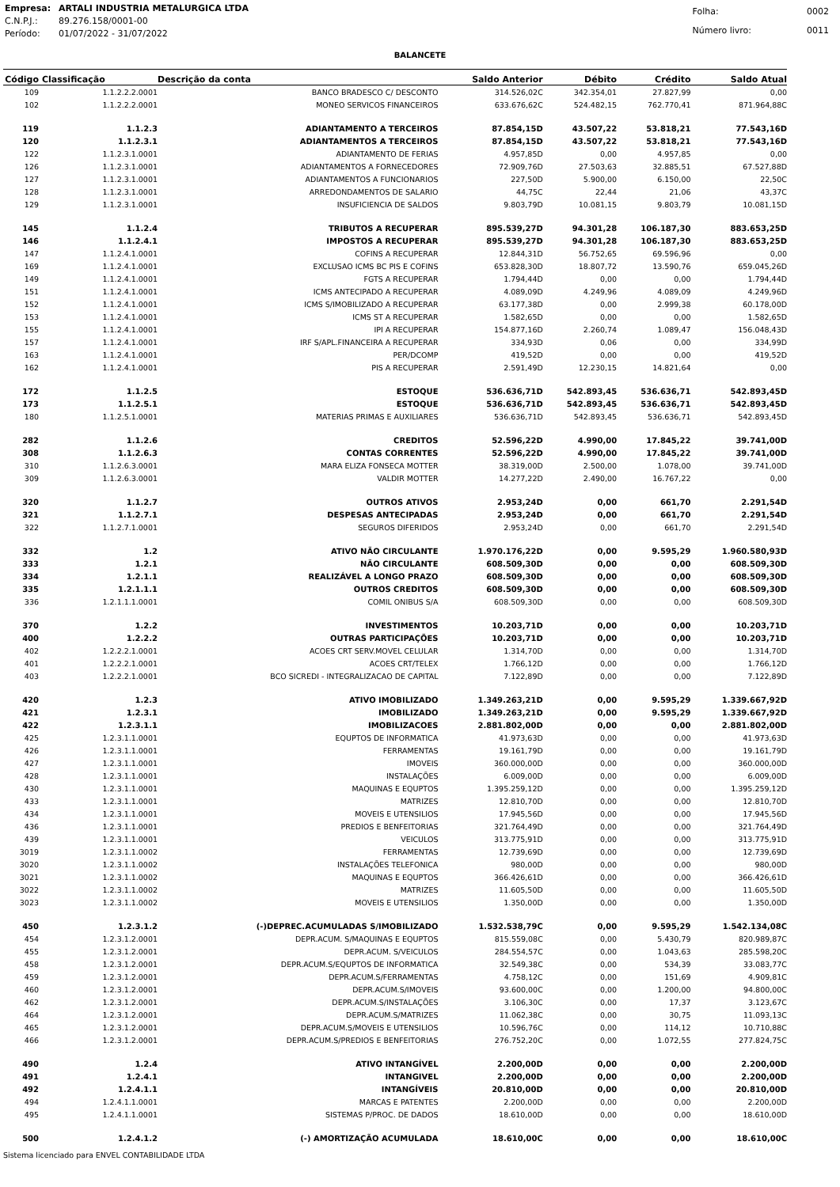| Empresa: | ARTALI INDUSTRIA METALURGICA LTDA |
| C.N.P.J.: | 89.276.158/0001-00 |
| Período: | 01/07/2022 - 31/07/2022 |
| Folha: | 0002 |
| Número livro: | 0011 |
BALANCETE
| Código | Classificação | Descrição da conta | Saldo Anterior | Débito | Crédito | Saldo Atual |
| --- | --- | --- | --- | --- | --- | --- |
| 109 | 1.1.2.2.2.0001 | BANCO BRADESCO C/ DESCONTO | 314.526,02C | 342.354,01 | 27.827,99 | 0,00 |
| 102 | 1.1.2.2.2.0001 | MONEO SERVICOS FINANCEIROS | 633.676,62C | 524.482,15 | 762.770,41 | 871.964,88C |
| 119 | 1.1.2.3 | ADIANTAMENTO A TERCEIROS | 87.854,15D | 43.507,22 | 53.818,21 | 77.543,16D |
| 120 | 1.1.2.3.1 | ADIANTAMENTOS A TERCEIROS | 87.854,15D | 43.507,22 | 53.818,21 | 77.543,16D |
| 122 | 1.1.2.3.1.0001 | ADIANTAMENTO DE FERIAS | 4.957,85D | 0,00 | 4.957,85 | 0,00 |
| 126 | 1.1.2.3.1.0001 | ADIANTAMENTOS A FORNECEDORES | 72.909,76D | 27.503,63 | 32.885,51 | 67.527,88D |
| 127 | 1.1.2.3.1.0001 | ADIANTAMENTOS A FUNCIONARIOS | 227,50D | 5.900,00 | 6.150,00 | 22,50C |
| 128 | 1.1.2.3.1.0001 | ARREDONDAMENTOS DE SALARIO | 44,75C | 22,44 | 21,06 | 43,37C |
| 129 | 1.1.2.3.1.0001 | INSUFICIENCIA DE SALDOS | 9.803,79D | 10.081,15 | 9.803,79 | 10.081,15D |
| 145 | 1.1.2.4 | TRIBUTOS A RECUPERAR | 895.539,27D | 94.301,28 | 106.187,30 | 883.653,25D |
| 146 | 1.1.2.4.1 | IMPOSTOS A RECUPERAR | 895.539,27D | 94.301,28 | 106.187,30 | 883.653,25D |
| 147 | 1.1.2.4.1.0001 | COFINS A RECUPERAR | 12.844,31D | 56.752,65 | 69.596,96 | 0,00 |
| 169 | 1.1.2.4.1.0001 | EXCLUSAO ICMS BC PIS E COFINS | 653.828,30D | 18.807,72 | 13.590,76 | 659.045,26D |
| 149 | 1.1.2.4.1.0001 | FGTS A RECUPERAR | 1.794,44D | 0,00 | 0,00 | 1.794,44D |
| 151 | 1.1.2.4.1.0001 | ICMS ANTECIPADO A RECUPERAR | 4.089,09D | 4.249,96 | 4.089,09 | 4.249,96D |
| 152 | 1.1.2.4.1.0001 | ICMS S/IMOBILIZADO A RECUPERAR | 63.177,38D | 0,00 | 2.999,38 | 60.178,00D |
| 153 | 1.1.2.4.1.0001 | ICMS ST A RECUPERAR | 1.582,65D | 0,00 | 0,00 | 1.582,65D |
| 155 | 1.1.2.4.1.0001 | IPI A RECUPERAR | 154.877,16D | 2.260,74 | 1.089,47 | 156.048,43D |
| 157 | 1.1.2.4.1.0001 | IRF S/APL.FINANCEIRA A RECUPERAR | 334,93D | 0,06 | 0,00 | 334,99D |
| 163 | 1.1.2.4.1.0001 | PER/DCOMP | 419,52D | 0,00 | 0,00 | 419,52D |
| 162 | 1.1.2.4.1.0001 | PIS A RECUPERAR | 2.591,49D | 12.230,15 | 14.821,64 | 0,00 |
| 172 | 1.1.2.5 | ESTOQUE | 536.636,71D | 542.893,45 | 536.636,71 | 542.893,45D |
| 173 | 1.1.2.5.1 | ESTOQUE | 536.636,71D | 542.893,45 | 536.636,71 | 542.893,45D |
| 180 | 1.1.2.5.1.0001 | MATERIAS PRIMAS E AUXILIARES | 536.636,71D | 542.893,45 | 536.636,71 | 542.893,45D |
| 282 | 1.1.2.6 | CREDITOS | 52.596,22D | 4.990,00 | 17.845,22 | 39.741,00D |
| 308 | 1.1.2.6.3 | CONTAS CORRENTES | 52.596,22D | 4.990,00 | 17.845,22 | 39.741,00D |
| 310 | 1.1.2.6.3.0001 | MARA ELIZA FONSECA MOTTER | 38.319,00D | 2.500,00 | 1.078,00 | 39.741,00D |
| 309 | 1.1.2.6.3.0001 | VALDIR MOTTER | 14.277,22D | 2.490,00 | 16.767,22 | 0,00 |
| 320 | 1.1.2.7 | OUTROS ATIVOS | 2.953,24D | 0,00 | 661,70 | 2.291,54D |
| 321 | 1.1.2.7.1 | DESPESAS ANTECIPADAS | 2.953,24D | 0,00 | 661,70 | 2.291,54D |
| 322 | 1.1.2.7.1.0001 | SEGUROS DIFERIDOS | 2.953,24D | 0,00 | 661,70 | 2.291,54D |
| 332 | 1.2 | ATIVO NÃO CIRCULANTE | 1.970.176,22D | 0,00 | 9.595,29 | 1.960.580,93D |
| 333 | 1.2.1 | NÃO CIRCULANTE | 608.509,30D | 0,00 | 0,00 | 608.509,30D |
| 334 | 1.2.1.1 | REALIZÁVEL A LONGO PRAZO | 608.509,30D | 0,00 | 0,00 | 608.509,30D |
| 335 | 1.2.1.1.1 | OUTROS CREDITOS | 608.509,30D | 0,00 | 0,00 | 608.509,30D |
| 336 | 1.2.1.1.1.0001 | COMIL ONIBUS S/A | 608.509,30D | 0,00 | 0,00 | 608.509,30D |
| 370 | 1.2.2 | INVESTIMENTOS | 10.203,71D | 0,00 | 0,00 | 10.203,71D |
| 400 | 1.2.2.2 | OUTRAS PARTICIPAÇÕES | 10.203,71D | 0,00 | 0,00 | 10.203,71D |
| 402 | 1.2.2.2.1.0001 | ACOES CRT SERV.MOVEL CELULAR | 1.314,70D | 0,00 | 0,00 | 1.314,70D |
| 401 | 1.2.2.2.1.0001 | ACOES CRT/TELEX | 1.766,12D | 0,00 | 0,00 | 1.766,12D |
| 403 | 1.2.2.2.1.0001 | BCO SICREDI - INTEGRALIZACAO DE CAPITAL | 7.122,89D | 0,00 | 0,00 | 7.122,89D |
| 420 | 1.2.3 | ATIVO IMOBILIZADO | 1.349.263,21D | 0,00 | 9.595,29 | 1.339.667,92D |
| 421 | 1.2.3.1 | IMOBILIZADO | 1.349.263,21D | 0,00 | 9.595,29 | 1.339.667,92D |
| 422 | 1.2.3.1.1 | IMOBILIZACOES | 2.881.802,00D | 0,00 | 0,00 | 2.881.802,00D |
| 425 | 1.2.3.1.1.0001 | EQUPTOS DE INFORMATICA | 41.973,63D | 0,00 | 0,00 | 41.973,63D |
| 426 | 1.2.3.1.1.0001 | FERRAMENTAS | 19.161,79D | 0,00 | 0,00 | 19.161,79D |
| 427 | 1.2.3.1.1.0001 | IMOVEIS | 360.000,00D | 0,00 | 0,00 | 360.000,00D |
| 428 | 1.2.3.1.1.0001 | INSTALAÇÕES | 6.009,00D | 0,00 | 0,00 | 6.009,00D |
| 430 | 1.2.3.1.1.0001 | MAQUINAS E EQUPTOS | 1.395.259,12D | 0,00 | 0,00 | 1.395.259,12D |
| 433 | 1.2.3.1.1.0001 | MATRIZES | 12.810,70D | 0,00 | 0,00 | 12.810,70D |
| 434 | 1.2.3.1.1.0001 | MOVEIS E UTENSILIOS | 17.945,56D | 0,00 | 0,00 | 17.945,56D |
| 436 | 1.2.3.1.1.0001 | PREDIOS E BENFEITORIAS | 321.764,49D | 0,00 | 0,00 | 321.764,49D |
| 439 | 1.2.3.1.1.0001 | VEICULOS | 313.775,91D | 0,00 | 0,00 | 313.775,91D |
| 3019 | 1.2.3.1.1.0002 | FERRAMENTAS | 12.739,69D | 0,00 | 0,00 | 12.739,69D |
| 3020 | 1.2.3.1.1.0002 | INSTALAÇÕES TELEFONICA | 980,00D | 0,00 | 0,00 | 980,00D |
| 3021 | 1.2.3.1.1.0002 | MAQUINAS E EQUPTOS | 366.426,61D | 0,00 | 0,00 | 366.426,61D |
| 3022 | 1.2.3.1.1.0002 | MATRIZES | 11.605,50D | 0,00 | 0,00 | 11.605,50D |
| 3023 | 1.2.3.1.1.0002 | MOVEIS E UTENSILIOS | 1.350,00D | 0,00 | 0,00 | 1.350,00D |
| 450 | 1.2.3.1.2 | (-)DEPREC.ACUMULADAS S/IMOBILIZADO | 1.532.538,79C | 0,00 | 9.595,29 | 1.542.134,08C |
| 454 | 1.2.3.1.2.0001 | DEPR.ACUM. S/MAQUINAS E EQUPTOS | 815.559,08C | 0,00 | 5.430,79 | 820.989,87C |
| 455 | 1.2.3.1.2.0001 | DEPR.ACUM. S/VEICULOS | 284.554,57C | 0,00 | 1.043,63 | 285.598,20C |
| 458 | 1.2.3.1.2.0001 | DEPR.ACUM.S/EQUPTOS DE INFORMATICA | 32.549,38C | 0,00 | 534,39 | 33.083,77C |
| 459 | 1.2.3.1.2.0001 | DEPR.ACUM.S/FERRAMENTAS | 4.758,12C | 0,00 | 151,69 | 4.909,81C |
| 460 | 1.2.3.1.2.0001 | DEPR.ACUM.S/IMOVEIS | 93.600,00C | 0,00 | 1.200,00 | 94.800,00C |
| 462 | 1.2.3.1.2.0001 | DEPR.ACUM.S/INSTALAÇÕES | 3.106,30C | 0,00 | 17,37 | 3.123,67C |
| 464 | 1.2.3.1.2.0001 | DEPR.ACUM.S/MATRIZES | 11.062,38C | 0,00 | 30,75 | 11.093,13C |
| 465 | 1.2.3.1.2.0001 | DEPR.ACUM.S/MOVEIS E UTENSILIOS | 10.596,76C | 0,00 | 114,12 | 10.710,88C |
| 466 | 1.2.3.1.2.0001 | DEPR.ACUM.S/PREDIOS E BENFEITORIAS | 276.752,20C | 0,00 | 1.072,55 | 277.824,75C |
| 490 | 1.2.4 | ATIVO INTANGÍVEL | 2.200,00D | 0,00 | 0,00 | 2.200,00D |
| 491 | 1.2.4.1 | INTANGIVEL | 2.200,00D | 0,00 | 0,00 | 2.200,00D |
| 492 | 1.2.4.1.1 | INTANGÍVEIS | 20.810,00D | 0,00 | 0,00 | 20.810,00D |
| 494 | 1.2.4.1.1.0001 | MARCAS E PATENTES | 2.200,00D | 0,00 | 0,00 | 2.200,00D |
| 495 | 1.2.4.1.1.0001 | SISTEMAS P/PROC. DE DADOS | 18.610,00D | 0,00 | 0,00 | 18.610,00D |
| 500 | 1.2.4.1.2 | (-) AMORTIZAÇÃO ACUMULADA | 18.610,00C | 0,00 | 0,00 | 18.610,00C |
Sistema licenciado para ENVEL CONTABILIDADE LTDA